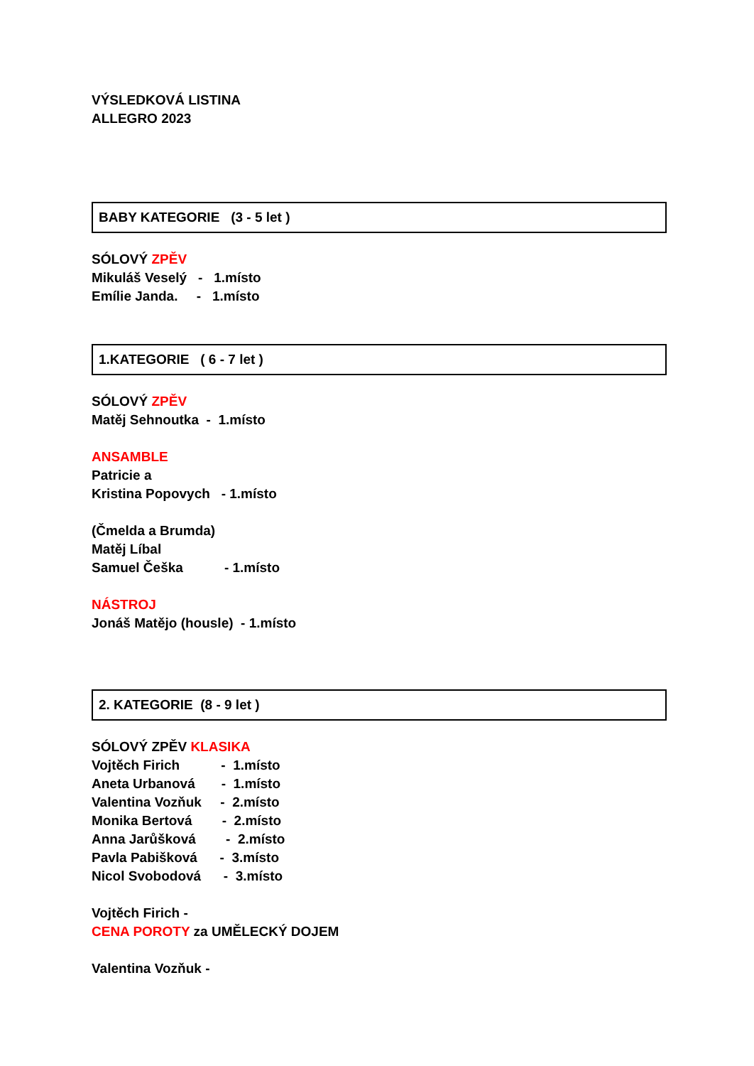VÝSLEDKOVÁ LISTINA
ALLEGRO 2023
BABY KATEGORIE (3 - 5 let )
SÓLOVÝ ZPĚV
Mikuláš Veselý - 1.místo
Emílie Janda. - 1.místo
1.KATEGORIE ( 6 - 7 let )
SÓLOVÝ ZPĚV
Matěj Sehnoutka - 1.místo
ANSAMBLE
Patricie a
Kristina Popovych - 1.místo
(Čmelda a Brumda)
Matěj Líbal
Samuel Češka - 1.místo
NÁSTROJ
Jonáš Matějo (housle) - 1.místo
2. KATEGORIE (8 - 9 let )
SÓLOVÝ ZPĚV KLASIKA
Vojtěch Firich - 1.místo
Aneta Urbanová - 1.místo
Valentina Vozňuk - 2.místo
Monika Bertová - 2.místo
Anna Jarůšková - 2.místo
Pavla Pabišková - 3.místo
Nicol Svobodová - 3.místo
Vojtěch Firich -
CENA POROTY za UMĚLECKÝ DOJEM
Valentina Vozňuk -